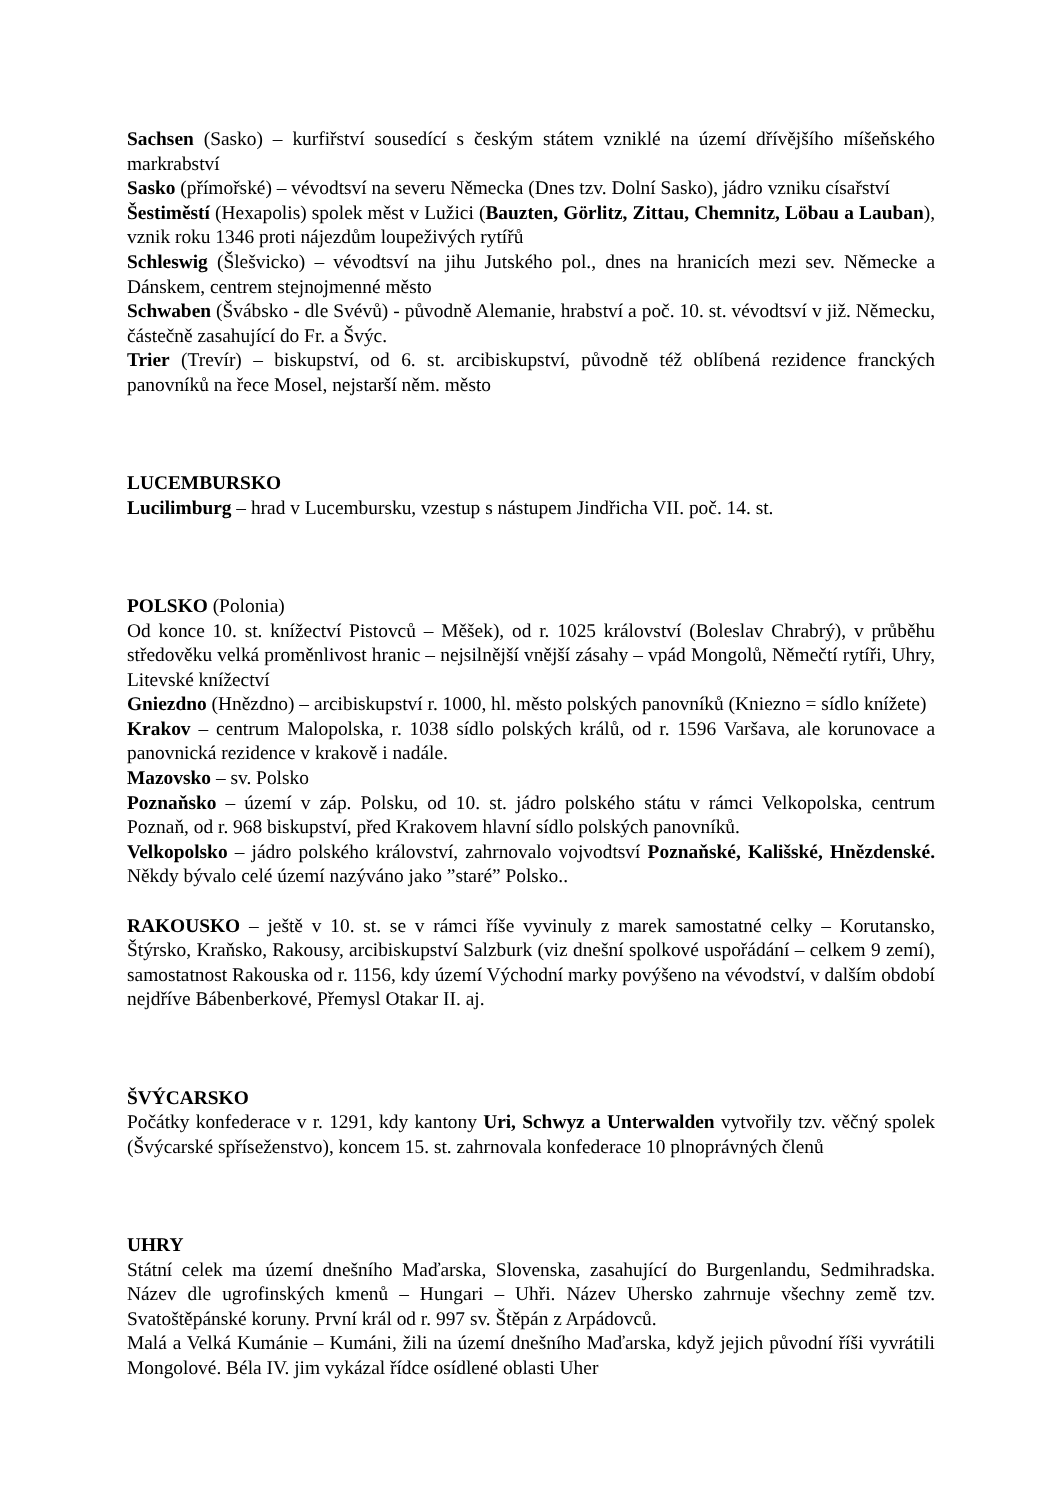Sachsen (Sasko) – kurfiřství sousedící s českým státem vzniklé na území dřívějšího míšeňského markrabství
Sasko (přímořské) – vévodtsví na severu Německa (Dnes tzv. Dolní Sasko), jádro vzniku císařství
Šestiměstí (Hexapolis) spolek měst v Lužici (Bauzten, Görlitz, Zittau, Chemnitz, Löbau a Lauban), vznik roku 1346 proti nájezdům loupeživých rytířů
Schleswig (Šlešvicko) – vévodtsví na jihu Jutského pol., dnes na hranicích mezi sev. Německe a Dánskem, centrem stejnojmenné město
Schwaben (Švábsko - dle Svévů) - původně Alemanie, hrabství a poč. 10. st. vévodtsví v již. Německu, částečně zasahující do Fr. a Švýc.
Trier (Trevír) – biskupství, od 6. st. arcibiskupství, původně též oblíbená rezidence franckých panovníků na řece Mosel, nejstarší něm. město
LUCEMBURSKO
Lucilimburg – hrad v Lucembursku, vzestup s nástupem Jindřicha VII. poč. 14. st.
POLSKO (Polonia)
Od konce 10. st. knížectví Pistovců – Měšek), od r. 1025 království (Boleslav Chrabrý), v průběhu středověku velká proměnlivost hranic – nejsilnější vnější zásahy – vpád Mongolů, Němečtí rytíři, Uhry, Litevské knížectví
Gniezdno (Hnězdno) – arcibiskupství r. 1000, hl. město polských panovníků (Kniezno = sídlo knížete)
Krakov – centrum Malopolska, r. 1038 sídlo polských králů, od r. 1596 Varšava, ale korunovace a panovnická rezidence v krakově i nadále.
Mazovsko – sv. Polsko
Poznaňsko – území v záp. Polsku, od 10. st. jádro polského státu v rámci Velkopolska, centrum Poznaň, od r. 968 biskupství, před Krakovem hlavní sídlo polských panovníků.
Velkopolsko – jádro polského království, zahrnovalo vojvodtsví Poznaňské, Kališské, Hnězdenské. Někdy bývalo celé území nazýváno jako ”staré” Polsko..
RAKOUSKO – ještě v 10. st. se v rámci říše vyvinuly z marek samostatné celky – Korutansko, Štýrsko, Kraňsko, Rakousy, arcibiskupství Salzburk (viz dnešní spolkové uspořádání – celkem 9 zemí), samostatnost Rakouska od r. 1156, kdy území Východní marky povýšeno na vévodství, v dalším období nejdříve Bábenberkové, Přemysl Otakar II. aj.
ŠVÝCARSKO
Počátky konfederace v r. 1291, kdy kantony Uri, Schwyz a Unterwalden vytvořily tzv. věčný spolek (Švýcarské spříseženstvo), koncem 15. st. zahrnovala konfederace 10 plnoprávných členů
UHRY
Státní celek ma území dnešního Maďarska, Slovenska, zasahující do Burgenlandu, Sedmihradska. Název dle ugrofinských kmenů – Hungari – Uhři. Název Uhersko zahrnuje všechny země tzv. Svatoštěpánské koruny. První král od r. 997 sv. Štěpán z Arpádovců.
Malá a Velká Kumánie – Kumáni, žili na území dnešního Maďarska, když jejich původní říši vyvrátili Mongolové. Béla IV. jim vykázal řídce osídlené oblasti Uher